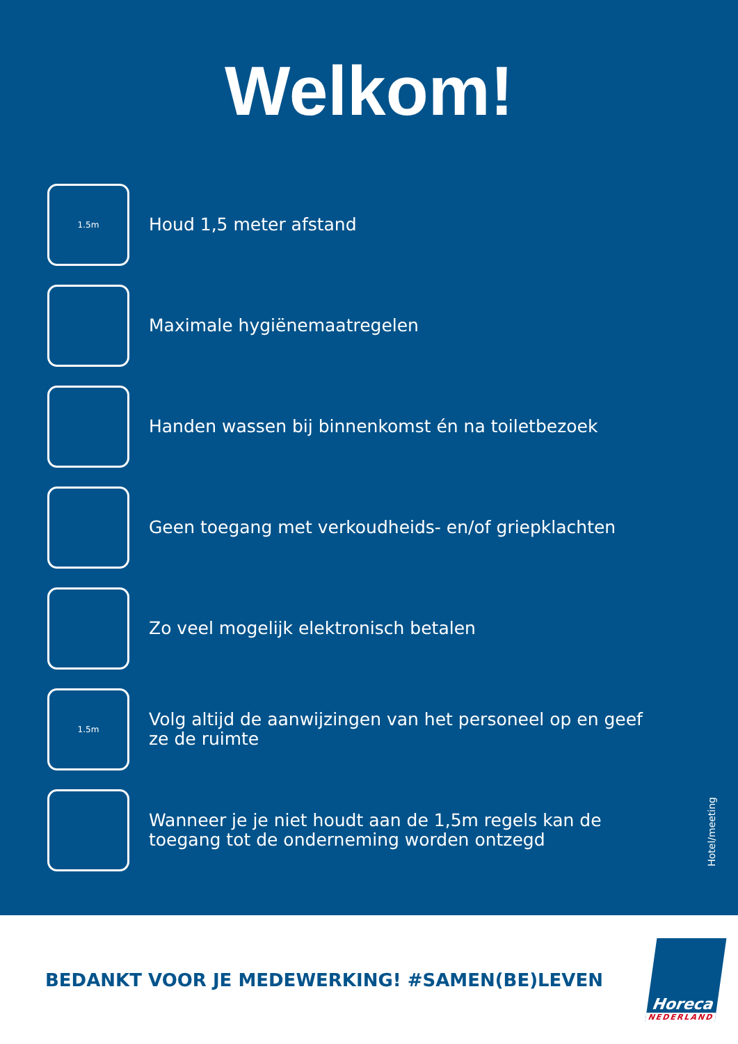Welkom!
1.5m
Houd 1,5 meter afstand
Maximale hygiënemaatregelen
Handen wassen bij binnenkomst én na toiletbezoek
Geen toegang met verkoudheids- en/of griepklachten
Zo veel mogelijk elektronisch betalen
1.5m
Volg altijd de aanwijzingen van het personeel op en geef ze de ruimte
Wanneer je je niet houdt aan de 1,5m regels kan de toegang tot de onderneming worden ontzegd
Hotel/meeting
BEDANKT VOOR JE MEDEWERKING! #SAMEN(BE)LEVEN
Horeca
NEDERLAND